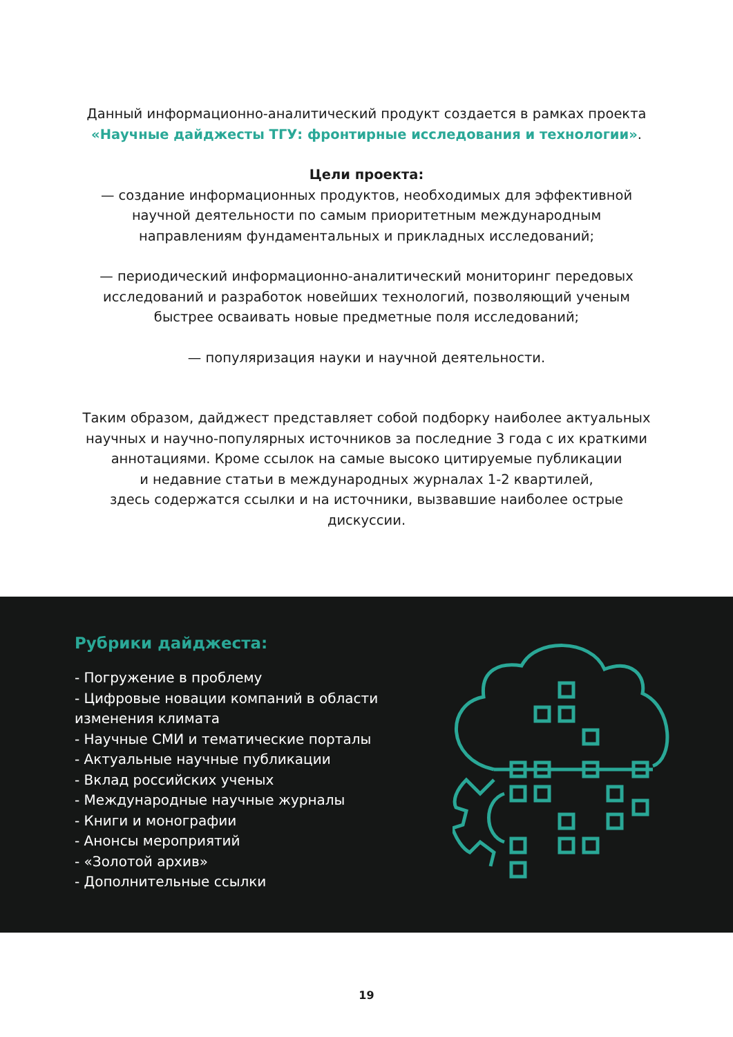Данный информационно-аналитический продукт создается в рамках проекта
«Научные дайджесты ТГУ: фронтирные исследования и технологии».
Цели проекта:
— создание информационных продуктов, необходимых для эффективной
научной деятельности по самым приоритетным международным
направлениям фундаментальных и прикладных исследований;
— периодический информационно-аналитический мониторинг передовых
исследований и разработок новейших технологий, позволяющий ученым
быстрее осваивать новые предметные поля исследований;
— популяризация науки и научной деятельности.
Таким образом, дайджест представляет собой подборку наиболее актуальных
научных и научно-популярных источников за последние 3 года с их краткими
аннотациями. Кроме ссылок на самые высоко цитируемые публикации
и недавние статьи в международных журналах 1-2 квартилей,
здесь содержатся ссылки и на источники, вызвавшие наиболее острые
дискуссии.
Рубрики дайджеста:
- Погружение в проблему
- Цифровые новации компаний в области изменения климата
- Научные СМИ и тематические порталы
- Актуальные научные публикации
- Вклад российских ученых
- Международные научные журналы
- Книги и монографии
- Анонсы мероприятий
- «Золотой архив»
- Дополнительные ссылки
19